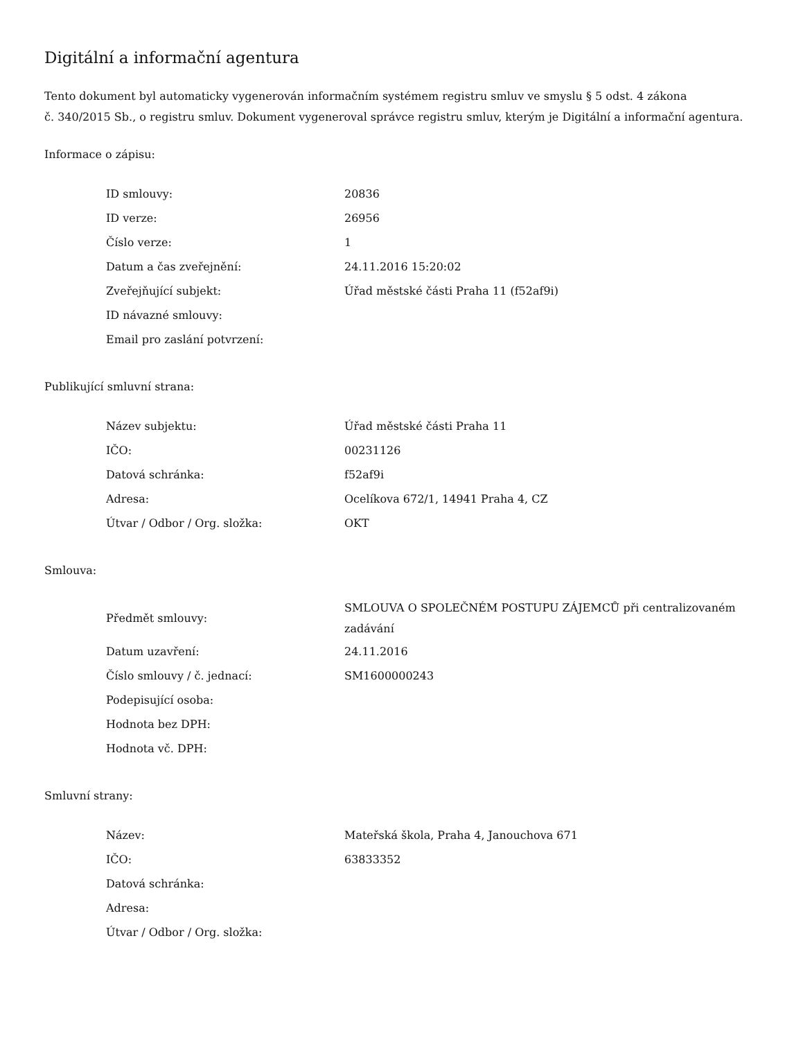Digitální a informační agentura
Tento dokument byl automaticky vygenerován informačním systémem registru smluv ve smyslu § 5 odst. 4 zákona
č. 340/2015 Sb., o registru smluv. Dokument vygeneroval správce registru smluv, kterým je Digitální a informační agentura.
Informace o zápisu:
| ID smlouvy: | 20836 |
| ID verze: | 26956 |
| Číslo verze: | 1 |
| Datum a čas zveřejnění: | 24.11.2016 15:20:02 |
| Zveřejňující subjekt: | Úřad městské části Praha 11 (f52af9i) |
| ID návazné smlouvy: | |
| Email pro zaslání potvrzení: | |
Publikující smluvní strana:
| Název subjektu: | Úřad městské části Praha 11 |
| IČO: | 00231126 |
| Datová schránka: | f52af9i |
| Adresa: | Ocelíkova 672/1, 14941 Praha 4, CZ |
| Útvar / Odbor / Org. složka: | OKT |
Smlouva:
| Předmět smlouvy: | SMLOUVA O SPOLEČNÉM POSTUPU ZÁJEMCŮ při centralizovaném zadávání |
| Datum uzavření: | 24.11.2016 |
| Číslo smlouvy / č. jednací: | SM1600000243 |
| Podepisující osoba: | |
| Hodnota bez DPH: | |
| Hodnota vč. DPH: | |
Smluvní strany:
| Název: | Mateřská škola, Praha 4, Janouchova 671 |
| IČO: | 63833352 |
| Datová schránka: | |
| Adresa: | |
| Útvar / Odbor / Org. složka: | |